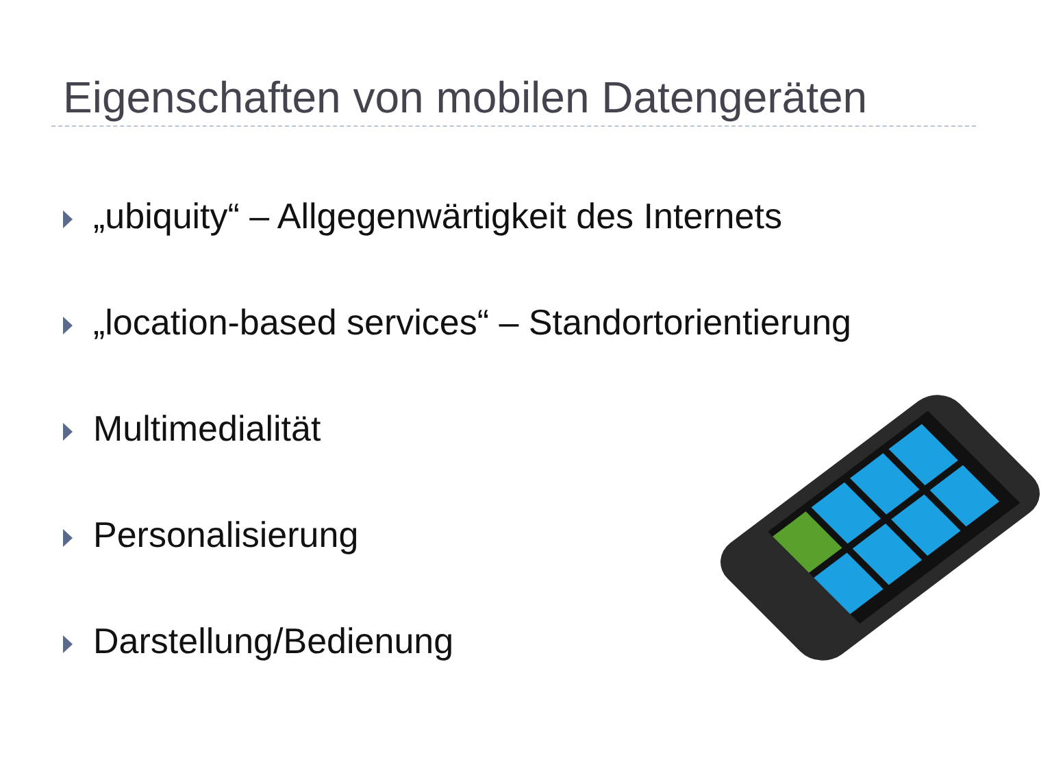Eigenschaften von mobilen Datengeräten
„ubiquity“ – Allgegenwärtigkeit des Internets
„location-based services“ – Standortorientierung
Multimedialität
Personalisierung
Darstellung/Bedienung